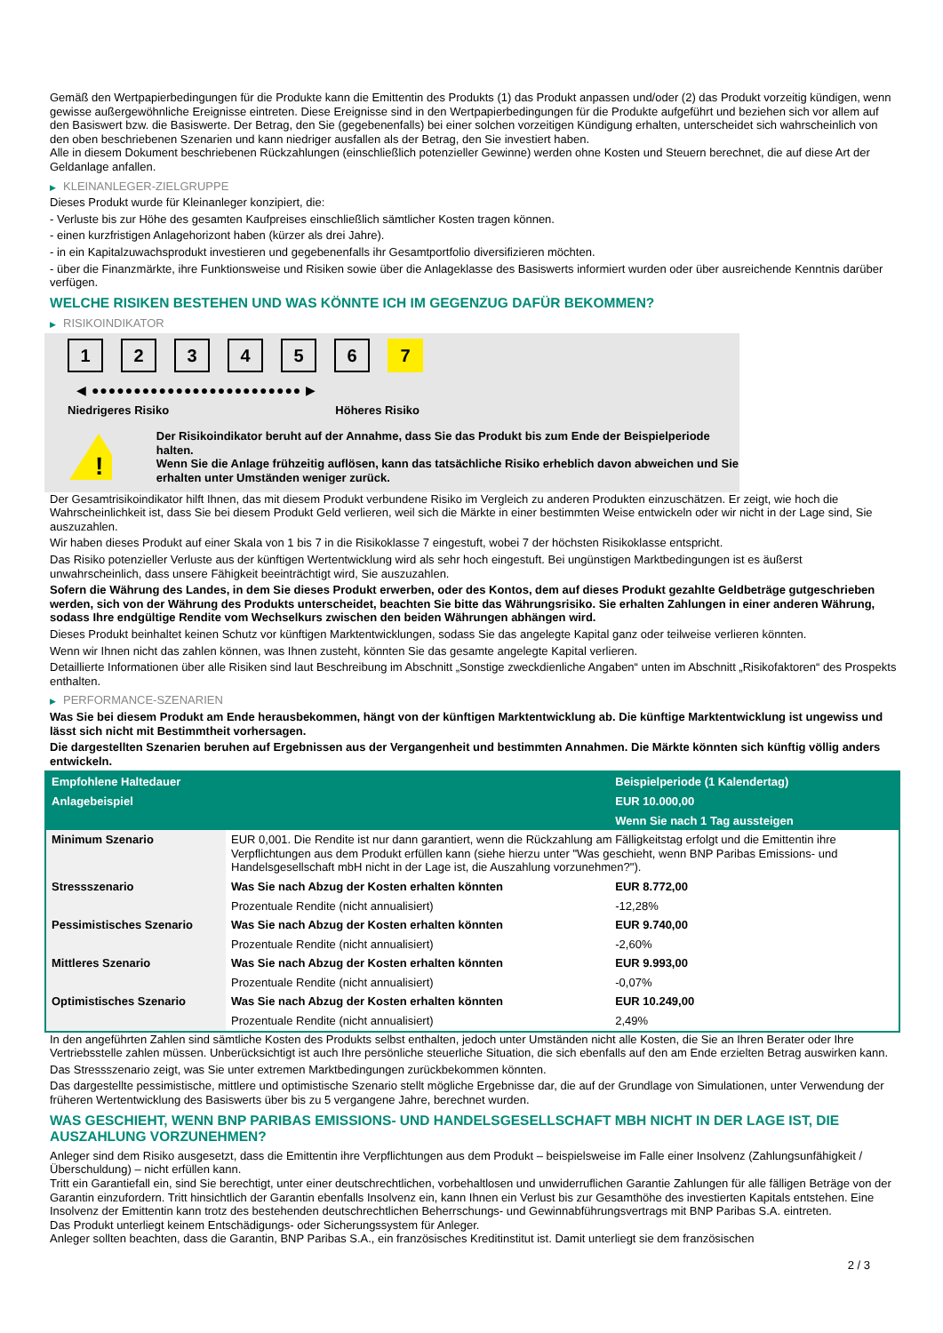Gemäß den Wertpapierbedingungen für die Produkte kann die Emittentin des Produkts (1) das Produkt anpassen und/oder (2) das Produkt vorzeitig kündigen, wenn gewisse außergewöhnliche Ereignisse eintreten. Diese Ereignisse sind in den Wertpapierbedingungen für die Produkte aufgeführt und beziehen sich vor allem auf den Basiswert bzw. die Basiswerte. Der Betrag, den Sie (gegebenenfalls) bei einer solchen vorzeitigen Kündigung erhalten, unterscheidet sich wahrscheinlich von den oben beschriebenen Szenarien und kann niedriger ausfallen als der Betrag, den Sie investiert haben.
Alle in diesem Dokument beschriebenen Rückzahlungen (einschließlich potenzieller Gewinne) werden ohne Kosten und Steuern berechnet, die auf diese Art der Geldanlage anfallen.
▶ KLEINANLEGER-ZIELGRUPPE
Dieses Produkt wurde für Kleinanleger konzipiert, die:
- Verluste bis zur Höhe des gesamten Kaufpreises einschließlich sämtlicher Kosten tragen können.
- einen kurzfristigen Anlagehorizont haben (kürzer als drei Jahre).
- in ein Kapitalzuwachsprodukt investieren und gegebenenfalls ihr Gesamtportfolio diversifizieren möchten.
- über die Finanzmärkte, ihre Funktionsweise und Risiken sowie über die Anlageklasse des Basiswerts informiert wurden oder über ausreichende Kenntnis darüber verfügen.
WELCHE RISIKEN BESTEHEN UND WAS KÖNNTE ICH IM GEGENZUG DAFÜR BEKOMMEN?
▶ RISIKOINDIKATOR
1 2 3 4 5 6 7
◀ ●●●●●●●●●●●●●●●●●●●●●●●●● ▶
Niedrigeres Risiko Höheres Risiko
!
Der Risikoindikator beruht auf der Annahme, dass Sie das Produkt bis zum Ende der Beispielperiode halten.
Wenn Sie die Anlage frühzeitig auflösen, kann das tatsächliche Risiko erheblich davon abweichen und Sie erhalten unter Umständen weniger zurück.
Der Gesamtrisikoindikator hilft Ihnen, das mit diesem Produkt verbundene Risiko im Vergleich zu anderen Produkten einzuschätzen. Er zeigt, wie hoch die Wahrscheinlichkeit ist, dass Sie bei diesem Produkt Geld verlieren, weil sich die Märkte in einer bestimmten Weise entwickeln oder wir nicht in der Lage sind, Sie auszuzahlen.
Wir haben dieses Produkt auf einer Skala von 1 bis 7 in die Risikoklasse 7 eingestuft, wobei 7 der höchsten Risikoklasse entspricht.
Das Risiko potenzieller Verluste aus der künftigen Wertentwicklung wird als sehr hoch eingestuft. Bei ungünstigen Marktbedingungen ist es äußerst unwahrscheinlich, dass unsere Fähigkeit beeinträchtigt wird, Sie auszuzahlen.
Sofern die Währung des Landes, in dem Sie dieses Produkt erwerben, oder des Kontos, dem auf dieses Produkt gezahlte Geldbeträge gutgeschrieben werden, sich von der Währung des Produkts unterscheidet, beachten Sie bitte das Währungsrisiko. Sie erhalten Zahlungen in einer anderen Währung, sodass Ihre endgültige Rendite vom Wechselkurs zwischen den beiden Währungen abhängen wird.
Dieses Produkt beinhaltet keinen Schutz vor künftigen Marktentwicklungen, sodass Sie das angelegte Kapital ganz oder teilweise verlieren könnten.
Wenn wir Ihnen nicht das zahlen können, was Ihnen zusteht, könnten Sie das gesamte angelegte Kapital verlieren.
Detaillierte Informationen über alle Risiken sind laut Beschreibung im Abschnitt „Sonstige zweckdienliche Angaben“ unten im Abschnitt „Risikofaktoren“ des Prospekts enthalten.
▶ PERFORMANCE-SZENARIEN
Was Sie bei diesem Produkt am Ende herausbekommen, hängt von der künftigen Marktentwicklung ab. Die künftige Marktentwicklung ist ungewiss und lässt sich nicht mit Bestimmtheit vorhersagen.
Die dargestellten Szenarien beruhen auf Ergebnissen aus der Vergangenheit und bestimmten Annahmen. Die Märkte könnten sich künftig völlig anders entwickeln.
| Empfohlene Haltedauer | | Beispielperiode (1 Kalendertag) |
| Anlagebeispiel | | EUR 10.000,00 |
| | | Wenn Sie nach 1 Tag aussteigen |
| Minimum Szenario | EUR 0,001. Die Rendite ist nur dann garantiert, wenn die Rückzahlung am Fälligkeitstag erfolgt und die Emittentin ihre Verpflichtungen aus dem Produkt erfüllen kann (siehe hierzu unter "Was geschieht, wenn BNP Paribas Emissions- und Handelsgesellschaft mbH nicht in der Lage ist, die Auszahlung vorzunehmen?"). | |
| Stressszenario | Was Sie nach Abzug der Kosten erhalten könnten | EUR 8.772,00 |
| | Prozentuale Rendite (nicht annualisiert) | -12,28% |
| Pessimistisches Szenario | Was Sie nach Abzug der Kosten erhalten könnten | EUR 9.740,00 |
| | Prozentuale Rendite (nicht annualisiert) | -2,60% |
| Mittleres Szenario | Was Sie nach Abzug der Kosten erhalten könnten | EUR 9.993,00 |
| | Prozentuale Rendite (nicht annualisiert) | -0,07% |
| Optimistisches Szenario | Was Sie nach Abzug der Kosten erhalten könnten | EUR 10.249,00 |
| | Prozentuale Rendite (nicht annualisiert) | 2,49% |
In den angeführten Zahlen sind sämtliche Kosten des Produkts selbst enthalten, jedoch unter Umständen nicht alle Kosten, die Sie an Ihren Berater oder Ihre Vertriebsstelle zahlen müssen. Unberücksichtigt ist auch Ihre persönliche steuerliche Situation, die sich ebenfalls auf den am Ende erzielten Betrag auswirken kann.
Das Stressszenario zeigt, was Sie unter extremen Marktbedingungen zurückbekommen könnten.
Das dargestellte pessimistische, mittlere und optimistische Szenario stellt mögliche Ergebnisse dar, die auf der Grundlage von Simulationen, unter Verwendung der früheren Wertentwicklung des Basiswerts über bis zu 5 vergangene Jahre, berechnet wurden.
WAS GESCHIEHT, WENN BNP PARIBAS EMISSIONS- UND HANDELSGESELLSCHAFT MBH NICHT IN DER LAGE IST, DIE AUSZAHLUNG VORZUNEHMEN?
Anleger sind dem Risiko ausgesetzt, dass die Emittentin ihre Verpflichtungen aus dem Produkt – beispielsweise im Falle einer Insolvenz (Zahlungsunfähigkeit / Überschuldung) – nicht erfüllen kann.
Tritt ein Garantiefall ein, sind Sie berechtigt, unter einer deutschrechtlichen, vorbehaltlosen und unwiderruflichen Garantie Zahlungen für alle fälligen Beträge von der Garantin einzufordern. Tritt hinsichtlich der Garantin ebenfalls Insolvenz ein, kann Ihnen ein Verlust bis zur Gesamthöhe des investierten Kapitals entstehen. Eine Insolvenz der Emittentin kann trotz des bestehenden deutschrechtlichen Beherrschungs- und Gewinnabführungsvertrags mit BNP Paribas S.A. eintreten.
Das Produkt unterliegt keinem Entschädigungs- oder Sicherungssystem für Anleger.
Anleger sollten beachten, dass die Garantin, BNP Paribas S.A., ein französisches Kreditinstitut ist. Damit unterliegt sie dem französischen
2 / 3